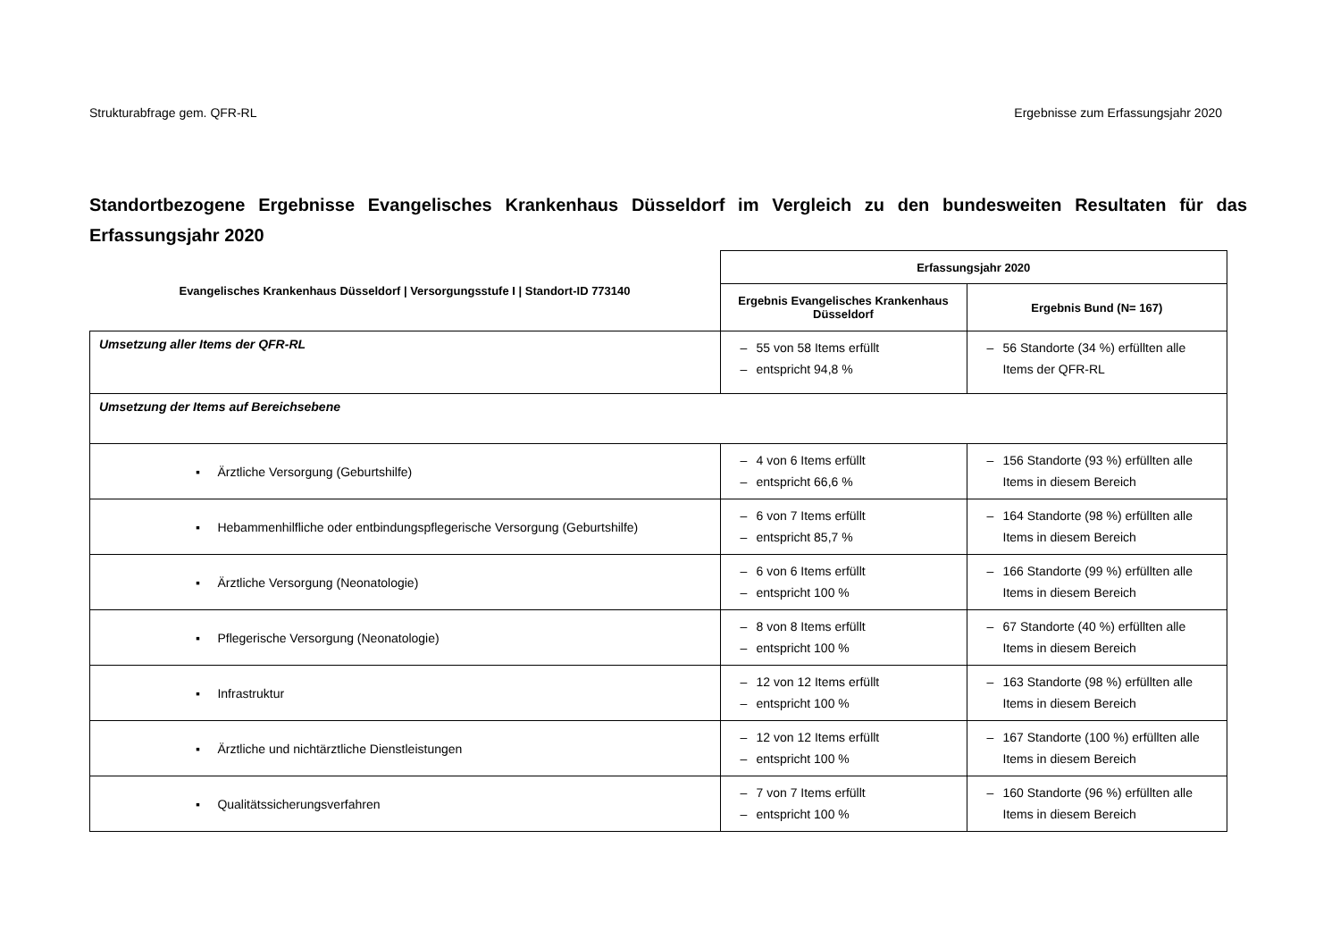Strukturabfrage gem. QFR-RL Ergebnisse zum Erfassungsjahr 2020
Standortbezogene Ergebnisse Evangelisches Krankenhaus Düsseldorf im Vergleich zu den bundesweiten Resultaten für das Erfassungsjahr 2020
| Evangelisches Krankenhaus Düsseldorf / Versorgungsstufe I / Standort-ID 773140 | Erfassungsjahr 2020 | |
| --- | --- | --- |
| | Ergebnis Evangelisches Krankenhaus Düsseldorf | Ergebnis Bund (N= 167) |
| Umsetzung aller Items der QFR-RL | – 55 von 58 Items erfüllt – entspricht 94,8 % | – 56 Standorte (34 %) erfüllten alle Items der QFR-RL |
| Umsetzung der Items auf Bereichsebene | | |
| ▪ Ärztliche Versorgung (Geburtshilfe) | – 4 von 6 Items erfüllt – entspricht 66,6 % | – 156 Standorte (93 %) erfüllten alle Items in diesem Bereich |
| ▪ Hebammenhilfliche oder entbindungspflegerische Versorgung (Geburtshilfe) | – 6 von 7 Items erfüllt – entspricht 85,7 % | – 164 Standorte (98 %) erfüllten alle Items in diesem Bereich |
| ▪ Ärztliche Versorgung (Neonatologie) | – 6 von 6 Items erfüllt – entspricht 100 % | – 166 Standorte (99 %) erfüllten alle Items in diesem Bereich |
| ▪ Pflegerische Versorgung (Neonatologie) | – 8 von 8 Items erfüllt – entspricht 100 % | – 67 Standorte (40 %) erfüllten alle Items in diesem Bereich |
| ▪ Infrastruktur | – 12 von 12 Items erfüllt – entspricht 100 % | – 163 Standorte (98 %) erfüllten alle Items in diesem Bereich |
| ▪ Ärztliche und nichtärztliche Dienstleistungen | – 12 von 12 Items erfüllt – entspricht 100 % | – 167 Standorte (100 %) erfüllten alle Items in diesem Bereich |
| ▪ Qualitätssicherungsverfahren | – 7 von 7 Items erfüllt – entspricht 100 % | – 160 Standorte (96 %) erfüllten alle Items in diesem Bereich |